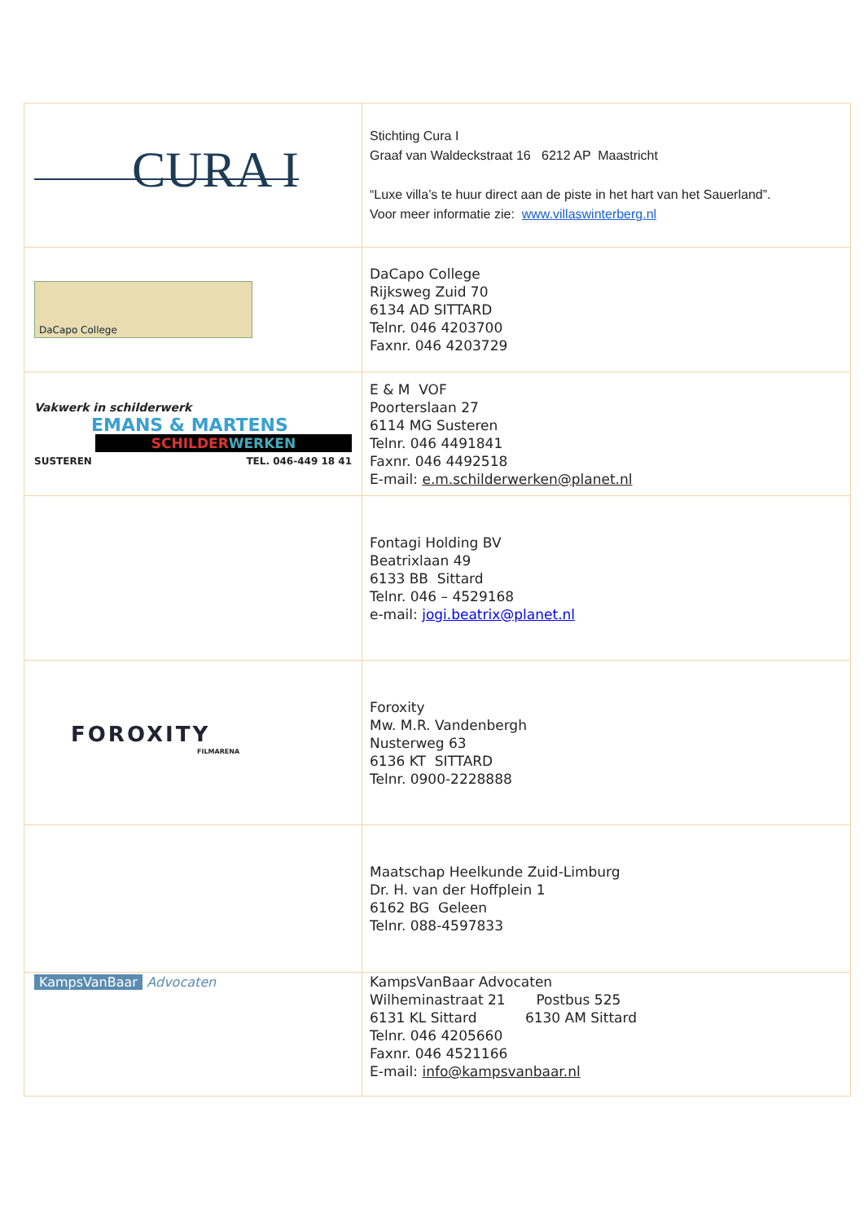| CURA I | Stichting Cura I Graaf van Waldeckstraat 16 6212 AP Maastricht “Luxe villa’s te huur direct aan de piste in het hart van het Sauerland”. Voor meer informatie zie: www.villaswinterberg.nl |
| DaCapo College | DaCapo College Rijksweg Zuid 70 6134 AD SITTARD Telnr. 046 4203700 Faxnr. 046 4203729 |
| Vakwerk in schilderwerk EMANS & MARTENS SCHILDER WERKEN SUSTEREN TEL. 046-449 18 41 | E & M VOF Poorterslaan 27 6114 MG Susteren Telnr. 046 4491841 Faxnr. 046 4492518 E-mail: e.m.schilderwerken@planet.nl |
| | Fontagi Holding BV Beatrixlaan 49 6133 BB Sittard Telnr. 046 – 4529168 e-mail: jogi.beatrix@planet.nl |
| FOROXITY FILMARENA | Foroxity Mw. M.R. Vandenbergh Nusterweg 63 6136 KT SITTARD Telnr. 0900-2228888 |
| | Maatschap Heelkunde Zuid-Limburg Dr. H. van der Hoffplein 1 6162 BG Geleen Telnr. 088-4597833 |
| KampsVanBaar Advocaten | KampsVanBaar Advocaten Wilheminastraat 21 Postbus 525 6131 KL Sittard 6130 AM Sittard Telnr. 046 4205660 Faxnr. 046 4521166 E-mail: info@kampsvanbaar.nl |